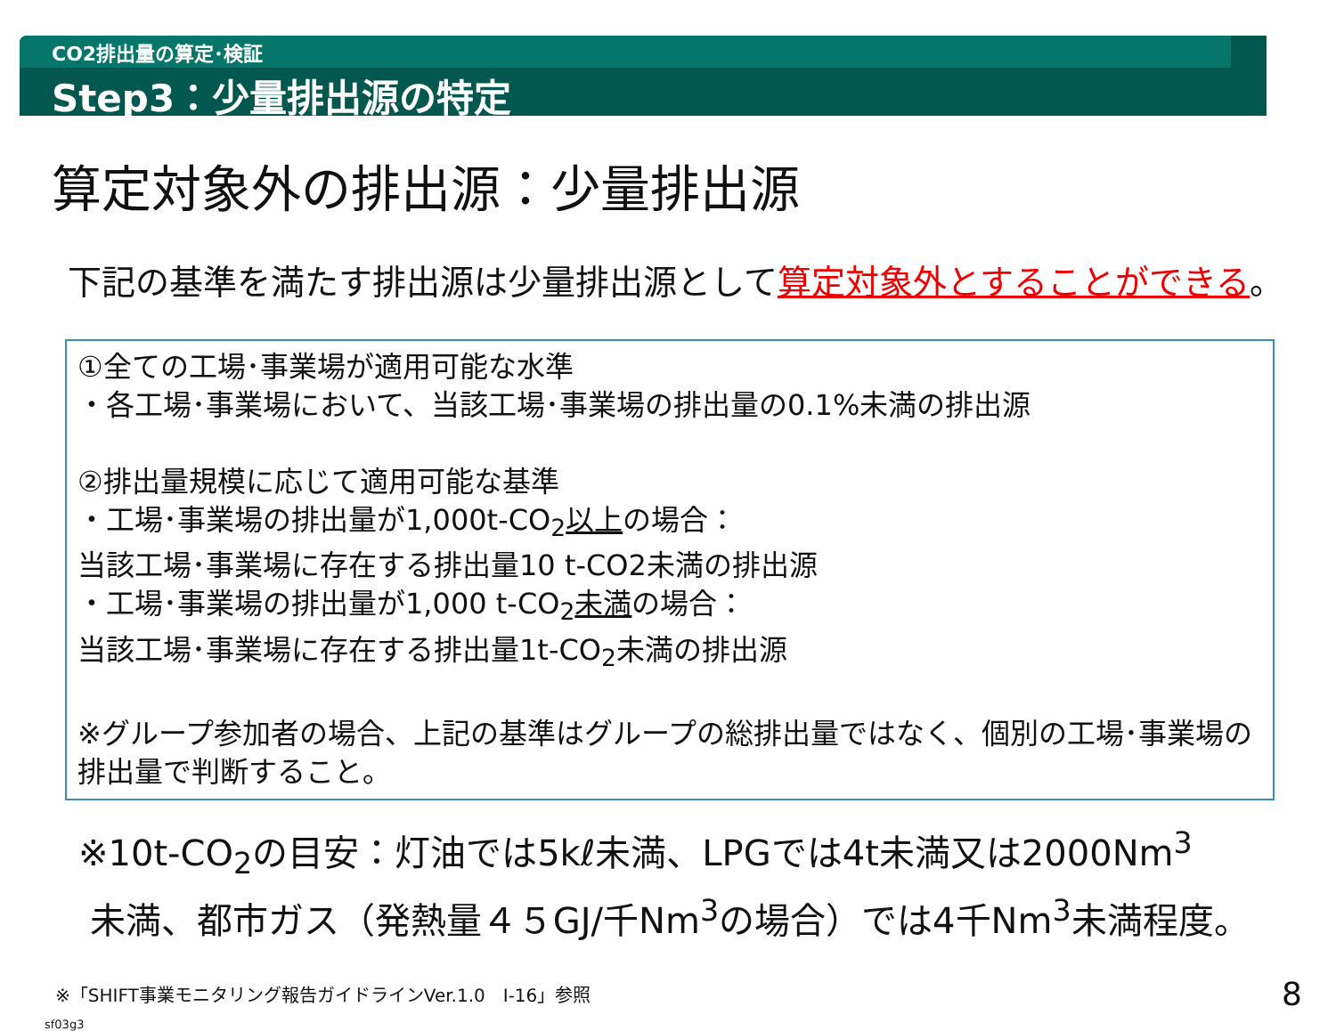CO2排出量の算定･検証
Step3：少量排出源の特定
算定対象外の排出源：少量排出源
下記の基準を満たす排出源は少量排出源として算定対象外とすることができる。
①全ての工場･事業場が適用可能な水準
・各工場･事業場において、当該工場･事業場の排出量の0.1%未満の排出源
②排出量規模に応じて適用可能な基準
・工場･事業場の排出量が1,000t-CO<sub>2</sub>以上の場合：
当該工場･事業場に存在する排出量10 t-CO2未満の排出源
・工場･事業場の排出量が1,000 t-CO<sub>2</sub>未満の場合：
当該工場･事業場に存在する排出量1t-CO<sub>2</sub>未満の排出源
※グループ参加者の場合、上記の基準はグループの総排出量ではなく、個別の工場･事業場の排出量で判断すること。
※10t-CO<sub>2</sub>の目安：灯油では5kℓ未満、LPGでは4t未満又は2000Nm<sup>3</sup>
未満、都市ガス（発熱量４５GJ/千Nm<sup>3</sup>の場合）では4千Nm<sup>3</sup>未満程度。
※「SHIFT事業モニタリング報告ガイドラインVer.1.0　Ⅰ-16」参照 8
sf03g3